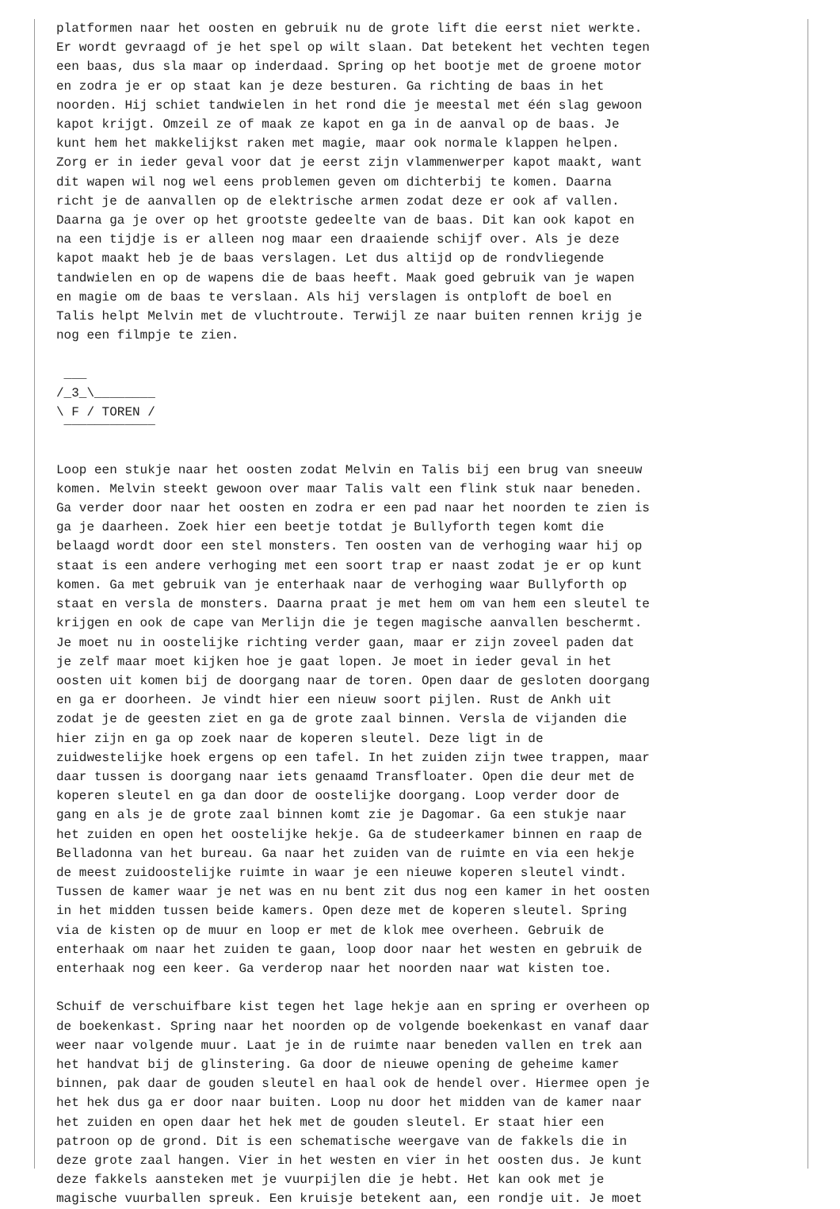platformen naar het oosten en gebruik nu de grote lift die eerst niet werkte.
Er wordt gevraagd of je het spel op wilt slaan. Dat betekent het vechten tegen
een baas, dus sla maar op inderdaad. Spring op het bootje met de groene motor
en zodra je er op staat kan je deze besturen. Ga richting de baas in het
noorden. Hij schiet tandwielen in het rond die je meestal met één slag gewoon
kapot krijgt. Omzeil ze of maak ze kapot en ga in de aanval op de baas. Je
kunt hem het makkelijkst raken met magie, maar ook normale klappen helpen.
Zorg er in ieder geval voor dat je eerst zijn vlammenwerper kapot maakt, want
dit wapen wil nog wel eens problemen geven om dichterbij te komen. Daarna
richt je de aanvallen op de elektrische armen zodat deze er ook af vallen.
Daarna ga je over op het grootste gedeelte van de baas. Dit kan ook kapot en
na een tijdje is er alleen nog maar een draaiende schijf over. Als je deze
kapot maakt heb je de baas verslagen. Let dus altijd op de rondvliegende
tandwielen en op de wapens die de baas heeft. Maak goed gebruik van je wapen
en magie om de baas te verslaan. Als hij verslagen is ontploft de boel en
Talis helpt Melvin met de vluchtroute. Terwijl ze naar buiten rennen krijg je
nog een filmpje te zien.

 ___
/_3_\________
\ F / TOREN /
 ¯¯¯¯¯¯¯¯¯¯¯¯

Loop een stukje naar het oosten zodat Melvin en Talis bij een brug van sneeuw
komen. Melvin steekt gewoon over maar Talis valt een flink stuk naar beneden.
Ga verder door naar het oosten en zodra er een pad naar het noorden te zien is
ga je daarheen. Zoek hier een beetje totdat je Bullyforth tegen komt die
belaagd wordt door een stel monsters. Ten oosten van de verhoging waar hij op
staat is een andere verhoging met een soort trap er naast zodat je er op kunt
komen. Ga met gebruik van je enterhaak naar de verhoging waar Bullyforth op
staat en versla de monsters. Daarna praat je met hem om van hem een sleutel te
krijgen en ook de cape van Merlijn die je tegen magische aanvallen beschermt.
Je moet nu in oostelijke richting verder gaan, maar er zijn zoveel paden dat
je zelf maar moet kijken hoe je gaat lopen. Je moet in ieder geval in het
oosten uit komen bij de doorgang naar de toren. Open daar de gesloten doorgang
en ga er doorheen. Je vindt hier een nieuw soort pijlen. Rust de Ankh uit
zodat je de geesten ziet en ga de grote zaal binnen. Versla de vijanden die
hier zijn en ga op zoek naar de koperen sleutel. Deze ligt in de
zuidwestelijke hoek ergens op een tafel. In het zuiden zijn twee trappen, maar
daar tussen is doorgang naar iets genaamd Transfloater. Open die deur met de
koperen sleutel en ga dan door de oostelijke doorgang. Loop verder door de
gang en als je de grote zaal binnen komt zie je Dagomar. Ga een stukje naar
het zuiden en open het oostelijke hekje. Ga de studeerkamer binnen en raap de
Belladonna van het bureau. Ga naar het zuiden van de ruimte en via een hekje
de meest zuidoostelijke ruimte in waar je een nieuwe koperen sleutel vindt.
Tussen de kamer waar je net was en nu bent zit dus nog een kamer in het oosten
in het midden tussen beide kamers. Open deze met de koperen sleutel. Spring
via de kisten op de muur en loop er met de klok mee overheen. Gebruik de
enterhaak om naar het zuiden te gaan, loop door naar het westen en gebruik de
enterhaak nog een keer. Ga verderop naar het noorden naar wat kisten toe.

Schuif de verschuifbare kist tegen het lage hekje aan en spring er overheen op
de boekenkast. Spring naar het noorden op de volgende boekenkast en vanaf daar
weer naar volgende muur. Laat je in de ruimte naar beneden vallen en trek aan
het handvat bij de glinstering. Ga door de nieuwe opening de geheime kamer
binnen, pak daar de gouden sleutel en haal ook de hendel over. Hiermee open je
het hek dus ga er door naar buiten. Loop nu door het midden van de kamer naar
het zuiden en open daar het hek met de gouden sleutel. Er staat hier een
patroon op de grond. Dit is een schematische weergave van de fakkels die in
deze grote zaal hangen. Vier in het westen en vier in het oosten dus. Je kunt
deze fakkels aansteken met je vuurpijlen die je hebt. Het kan ook met je
magische vuurballen spreuk. Een kruisje betekent aan, een rondje uit. Je moet